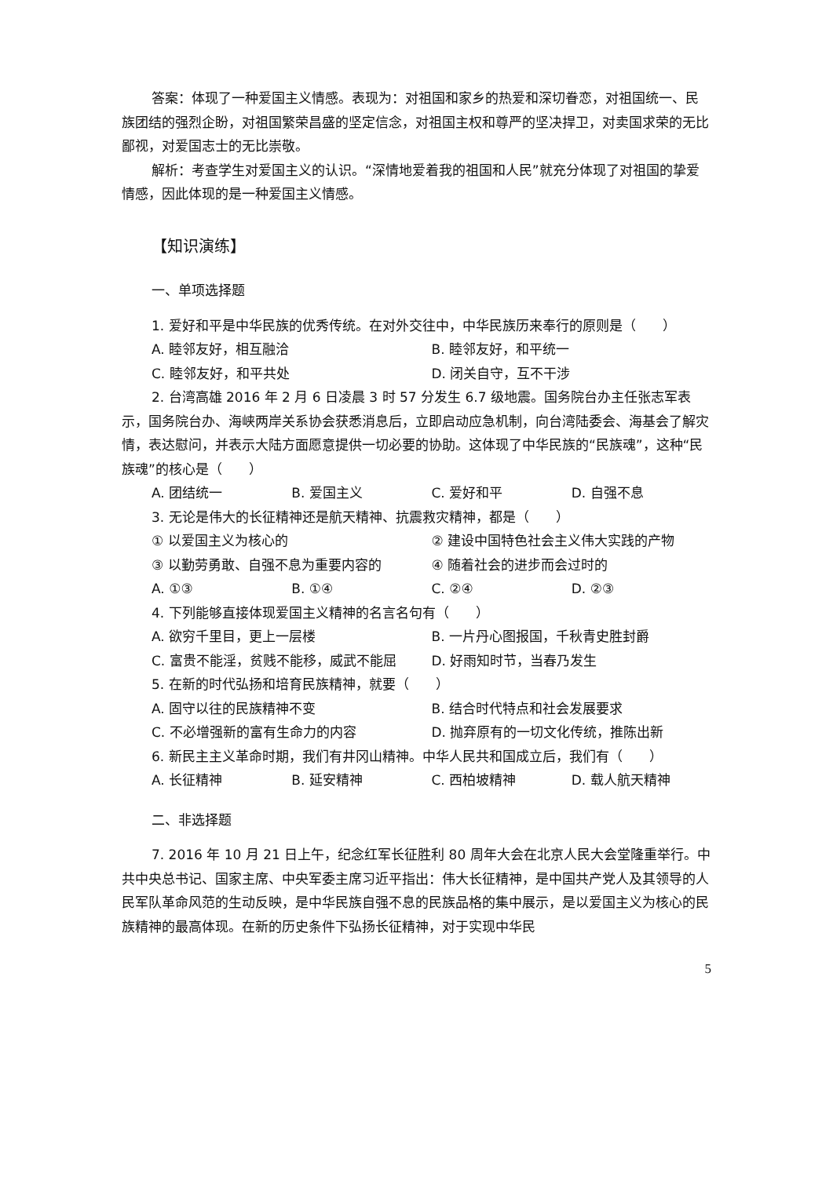答案：体现了一种爱国主义情感。表现为：对祖国和家乡的热爱和深切眷恋，对祖国统一、民族团结的强烈企盼，对祖国繁荣昌盛的坚定信念，对祖国主权和尊严的坚决捍卫，对卖国求荣的无比鄙视，对爱国志士的无比崇敬。
解析：考查学生对爱国主义的认识。“深情地爱着我的祖国和人民”就充分体现了对祖国的挚爱情感，因此体现的是一种爱国主义情感。
【知识演练】
一、单项选择题
1. 爱好和平是中华民族的优秀传统。在对外交往中，中华民族历来奉行的原则是（　　）
A. 睦邻友好，相互融洽 B. 睦邻友好，和平统一
C. 睦邻友好，和平共处 D. 闭关自守，互不干涉
2. 台湾高雄 2016 年 2 月 6 日凌晨 3 时 57 分发生 6.7 级地震。国务院台办主任张志军表示，国务院台办、海峡两岸关系协会获悉消息后，立即启动应急机制，向台湾陆委会、海基会了解灾情，表达慰问，并表示大陆方面愿意提供一切必要的协助。这体现了中华民族的“民族魂”，这种“民族魂”的核心是（　　）
A. 团结统一 B. 爱国主义 C. 爱好和平 D. 自强不息
3. 无论是伟大的长征精神还是航天精神、抗震救灾精神，都是（　　）
① 以爱国主义为核心的 ② 建设中国特色社会主义伟大实践的产物
③ 以勤劳勇敢、自强不息为重要内容的 ④ 随着社会的进步而会过时的
A. ①③ B. ①④ C. ②④ D. ②③
4. 下列能够直接体现爱国主义精神的名言名句有（　　）
A. 欲穷千里目，更上一层楼 B. 一片丹心图报国，千秋青史胜封爵
C. 富贵不能淫，贫贱不能移，威武不能屈 D. 好雨知时节，当春乃发生
5. 在新的时代弘扬和培育民族精神，就要（　　）
A. 固守以往的民族精神不变 B. 结合时代特点和社会发展要求
C. 不必增强新的富有生命力的内容 D. 抛弃原有的一切文化传统，推陈出新
6. 新民主主义革命时期，我们有井冈山精神。中华人民共和国成立后，我们有（　　）
A. 长征精神 B. 延安精神 C. 西柏坡精神 D. 载人航天精神
二、非选择题
7. 2016 年 10 月 21 日上午，纪念红军长征胜利 80 周年大会在北京人民大会堂隆重举行。中共中央总书记、国家主席、中央军委主席习近平指出：伟大长征精神，是中国共产党人及其领导的人民军队革命风范的生动反映，是中华民族自强不息的民族品格的集中展示，是以爱国主义为核心的民族精神的最高体现。在新的历史条件下弘扬长征精神，对于实现中华民
5